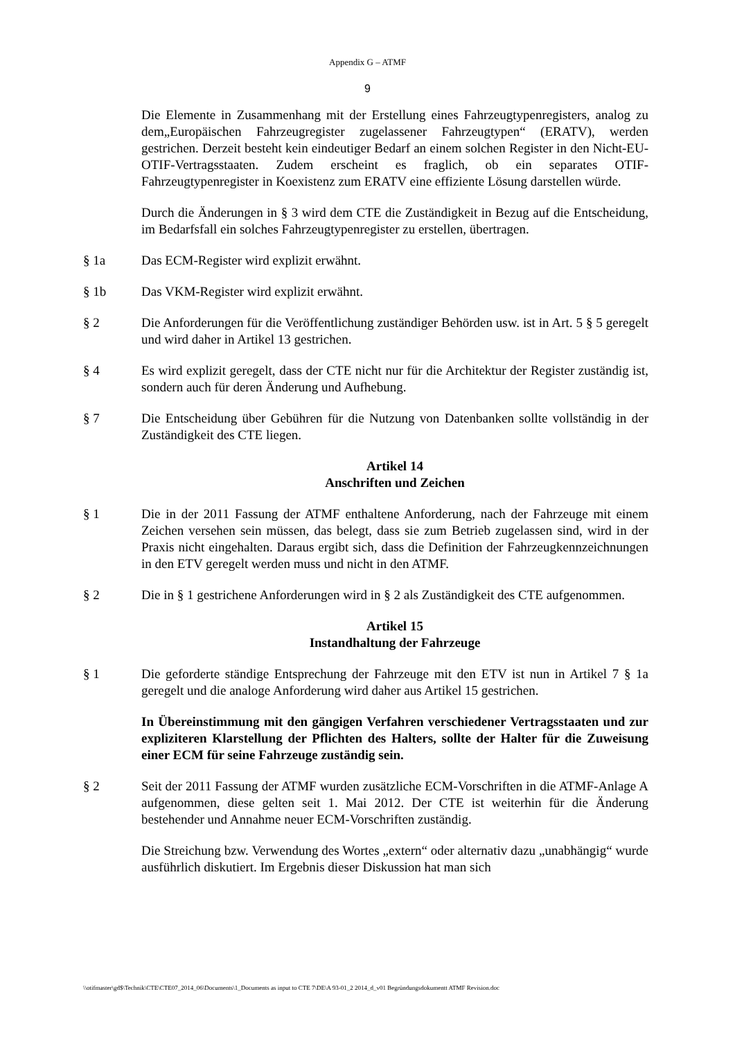Appendix G – ATMF
9
Die Elemente in Zusammenhang mit der Erstellung eines Fahrzeugtypenregisters, analog zu dem„Europäischen Fahrzeugregister zugelassener Fahrzeugtypen“ (ERATV), werden gestrichen. Derzeit besteht kein eindeutiger Bedarf an einem solchen Register in den Nicht-EU-OTIF-Vertragsstaaten. Zudem erscheint es fraglich, ob ein separates OTIF-Fahrzeugtypenregister in Koexistenz zum ERATV eine effiziente Lösung darstellen würde.
Durch die Änderungen in § 3 wird dem CTE die Zuständigkeit in Bezug auf die Entscheidung, im Bedarfsfall ein solches Fahrzeugtypenregister zu erstellen, übertragen.
§ 1a Das ECM-Register wird explizit erwähnt.
§ 1b Das VKM-Register wird explizit erwähnt.
§ 2 Die Anforderungen für die Veröffentlichung zuständiger Behörden usw. ist in Art. 5 § 5 geregelt und wird daher in Artikel 13 gestrichen.
§ 4 Es wird explizit geregelt, dass der CTE nicht nur für die Architektur der Register zuständig ist, sondern auch für deren Änderung und Aufhebung.
§ 7 Die Entscheidung über Gebühren für die Nutzung von Datenbanken sollte vollständig in der Zuständigkeit des CTE liegen.
Artikel 14
Anschriften und Zeichen
§ 1 Die in der 2011 Fassung der ATMF enthaltene Anforderung, nach der Fahrzeuge mit einem Zeichen versehen sein müssen, das belegt, dass sie zum Betrieb zugelassen sind, wird in der Praxis nicht eingehalten. Daraus ergibt sich, dass die Definition der Fahrzeugkennzeichnungen in den ETV geregelt werden muss und nicht in den ATMF.
§ 2 Die in § 1 gestrichene Anforderungen wird in § 2 als Zuständigkeit des CTE aufgenommen.
Artikel 15
Instandhaltung der Fahrzeuge
§ 1 Die geforderte ständige Entsprechung der Fahrzeuge mit den ETV ist nun in Artikel 7 § 1a geregelt und die analoge Anforderung wird daher aus Artikel 15 gestrichen.
In Übereinstimmung mit den gängigen Verfahren verschiedener Vertragsstaaten und zur expliziteren Klarstellung der Pflichten des Halters, sollte der Halter für die Zuweisung einer ECM für seine Fahrzeuge zuständig sein.
§ 2 Seit der 2011 Fassung der ATMF wurden zusätzliche ECM-Vorschriften in die ATMF-Anlage A aufgenommen, diese gelten seit 1. Mai 2012. Der CTE ist weiterhin für die Änderung bestehender und Annahme neuer ECM-Vorschriften zuständig.
Die Streichung bzw. Verwendung des Wortes „extern“ oder alternativ dazu „unabhängig“ wurde ausführlich diskutiert. Im Ergebnis dieser Diskussion hat man sich
\\otifmaster\gd$\Technik\CTE\CTE07_2014_06\Documents\1_Documents as input to CTE 7\DE\A 93-01_2 2014_d_v01 Begründungsdokumentt ATMF Revision.doc